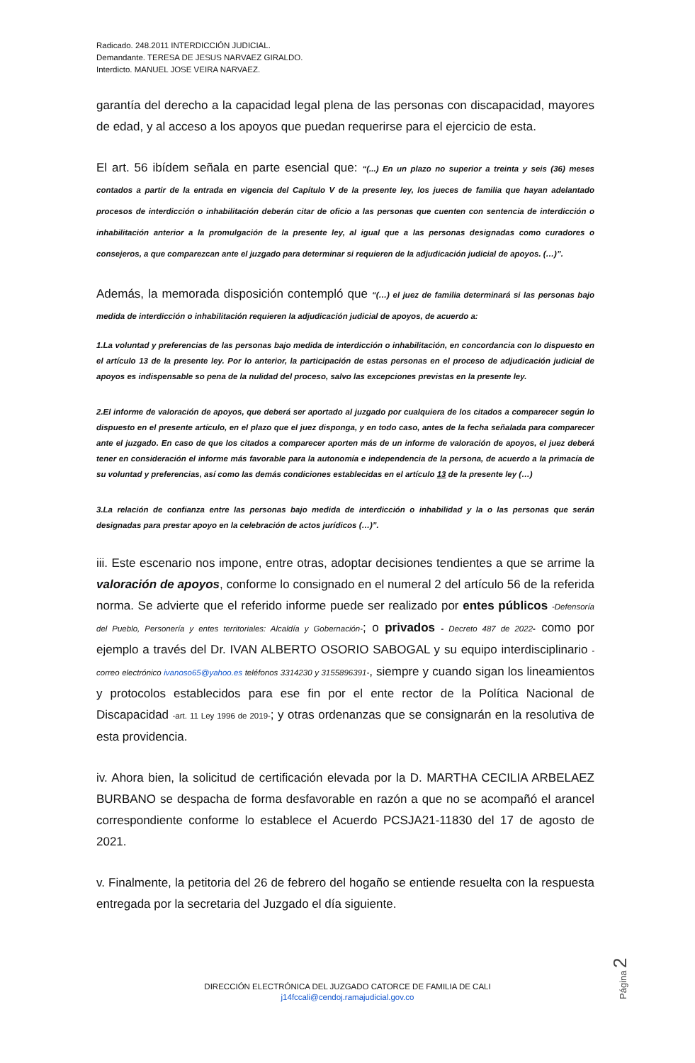Radicado. 248.2011 INTERDICCIÓN JUDICIAL.
Demandante. TERESA DE JESUS NARVAEZ GIRALDO.
Interdicto. MANUEL JOSE VEIRA NARVAEZ.
garantía del derecho a la capacidad legal plena de las personas con discapacidad, mayores de edad, y al acceso a los apoyos que puedan requerirse para el ejercicio de esta.
El art. 56 ibídem señala en parte esencial que: “(...) En un plazo no superior a treinta y seis (36) meses contados a partir de la entrada en vigencia del Capítulo V de la presente ley, los jueces de familia que hayan adelantado procesos de interdicción o inhabilitación deberán citar de oficio a las personas que cuenten con sentencia de interdicción o inhabilitación anterior a la promulgación de la presente ley, al igual que a las personas designadas como curadores o consejeros, a que comparezcan ante el juzgado para determinar si requieren de la adjudicación judicial de apoyos. (…)”.
Además, la memorada disposición contempló que “(…) el juez de familia determinará si las personas bajo medida de interdicción o inhabilitación requieren la adjudicación judicial de apoyos, de acuerdo a:
1.La voluntad y preferencias de las personas bajo medida de interdicción o inhabilitación, en concordancia con lo dispuesto en el artículo 13 de la presente ley. Por lo anterior, la participación de estas personas en el proceso de adjudicación judicial de apoyos es indispensable so pena de la nulidad del proceso, salvo las excepciones previstas en la presente ley.
2.El informe de valoración de apoyos, que deberá ser aportado al juzgado por cualquiera de los citados a comparecer según lo dispuesto en el presente artículo, en el plazo que el juez disponga, y en todo caso, antes de la fecha señalada para comparecer ante el juzgado. En caso de que los citados a comparecer aporten más de un informe de valoración de apoyos, el juez deberá tener en consideración el informe más favorable para la autonomía e independencia de la persona, de acuerdo a la primacía de su voluntad y preferencias, así como las demás condiciones establecidas en el artículo 13 de la presente ley (…)
3.La relación de confianza entre las personas bajo medida de interdicción o inhabilidad y la o las personas que serán designadas para prestar apoyo en la celebración de actos jurídicos (…)”.
iii. Este escenario nos impone, entre otras, adoptar decisiones tendientes a que se arrime la valoración de apoyos, conforme lo consignado en el numeral 2 del artículo 56 de la referida norma. Se advierte que el referido informe puede ser realizado por entes públicos -Defensoría del Pueblo, Personería y entes territoriales: Alcaldía y Gobernación-; o privados - Decreto 487 de 2022- como por ejemplo a través del Dr. IVAN ALBERTO OSORIO SABOGAL y su equipo interdisciplinario -correo electrónico ivanoso65@yahoo.es teléfonos 3314230 y 3155896391-, siempre y cuando sigan los lineamientos y protocolos establecidos para ese fin por el ente rector de la Política Nacional de Discapacidad -art. 11 Ley 1996 de 2019-; y otras ordenanzas que se consignarán en la resolutiva de esta providencia.
iv. Ahora bien, la solicitud de certificación elevada por la D. MARTHA CECILIA ARBELAEZ BURBANO se despacha de forma desfavorable en razón a que no se acompañó el arancel correspondiente conforme lo establece el Acuerdo PCSJA21-11830 del 17 de agosto de 2021.
v. Finalmente, la petitoria del 26 de febrero del hogaño se entiende resuelta con la respuesta entregada por la secretaria del Juzgado el día siguiente.
Página 2
DIRECCIÓN ELECTRÓNICA DEL JUZGADO CATORCE DE FAMILIA DE CALI
j14fccali@cendoj.ramajudicial.gov.co